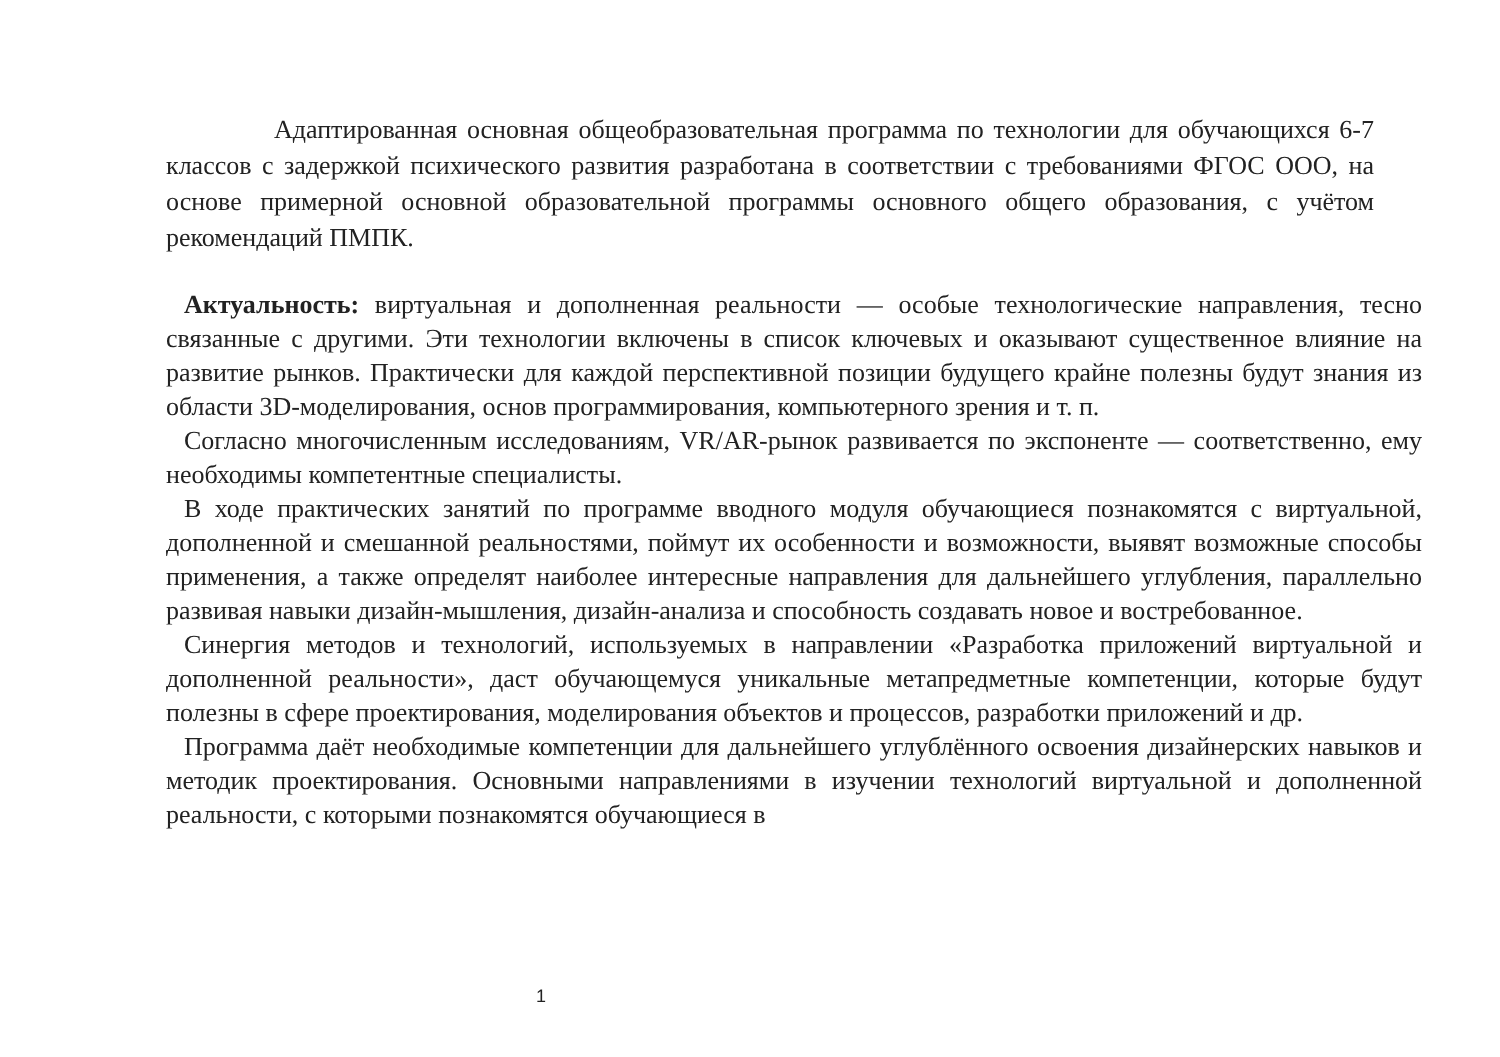Адаптированная основная общеобразовательная программа по технологии для обучающихся 6-7 классов с задержкой психического развития разработана в соответствии с требованиями ФГОС ООО, на основе примерной основной образовательной программы основного общего образования, с учётом рекомендаций ПМПК.
Актуальность: виртуальная и дополненная реальности — особые технологические направления, тесно связанные с другими. Эти технологии включены в список ключевых и оказывают существенное влияние на развитие рынков. Практически для каждой перспективной позиции будущего крайне полезны будут знания из области 3D-моделирования, основ программирования, компьютерного зрения и т. п.
Согласно многочисленным исследованиям, VR/AR-рынок развивается по экспоненте — соответственно, ему необходимы компетентные специалисты.
В ходе практических занятий по программе вводного модуля обучающиеся познакомятся с виртуальной, дополненной и смешанной реальностями, поймут их особенности и возможности, выявят возможные способы применения, а также определят наиболее интересные направления для дальнейшего углубления, параллельно развивая навыки дизайн-мышления, дизайн-анализа и способность создавать новое и востребованное.
Синергия методов и технологий, используемых в направлении «Разработка приложений виртуальной и дополненной реальности», даст обучающемуся уникальные метапредметные компетенции, которые будут полезны в сфере проектирования, моделирования объектов и процессов, разработки приложений и др.
Программа даёт необходимые компетенции для дальнейшего углублённого освоения дизайнерских навыков и методик проектирования. Основными направлениями в изучении технологий виртуальной и дополненной реальности, с которыми познакомятся обучающиеся в
1